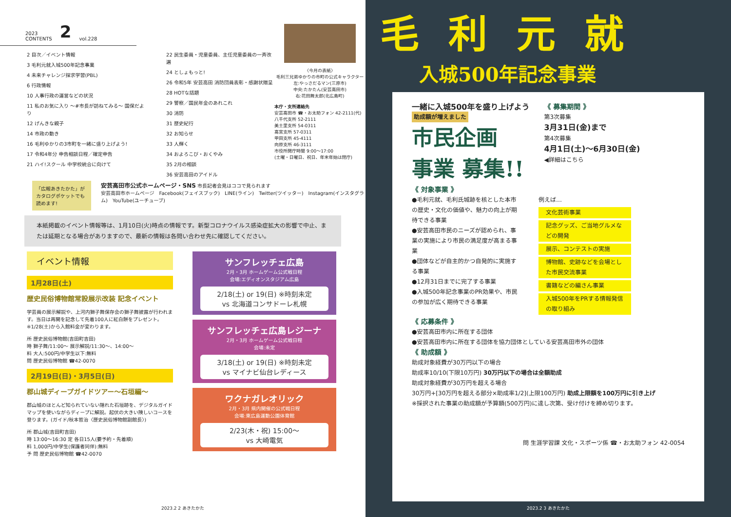2023
CONTENTS 2 vol.228
2 目次／イベント情報
3 毛利元就入城500年記念事業
4 未来チャレンジ探求学習(PBL)
6 行政情報
10 人事行政の運営などの状況
11 私のお気に入り ～#市長が訪ねてみる～ 国保だより
12 げんきな親子
14 市政の動き
16 毛利ゆかりの3市町を一緒に盛り上げよう!
17 令和4年分 申告相談日程／確定申告
21 ハイ!スクール 中学校統合に向けて
22 民生委員・児童委員、主任児童委員の一斉改選
24 としょもっと!
26 令和5年 安芸高田 消防団員表彰・感謝状贈呈
28 HOTな話題
29 警察／国民年金のあれこれ
30 消防
31 歴史紀行
32 お知らせ
33 人輝く
34 およろこび・おくやみ
35 2月の相談
36 安芸高田のアイドル
〈今月の表紙〉
毛利三兄弟ゆかりの市町の公式キャラクター
左:やっさだるマン(三原市)
中央:たかたん(安芸高田市)
右:花田舞太郎(北広島町)
本庁・支所連絡先
安芸高田市 ☎・お太助フォン 42-2111(代)
八千代支所 52-2111
美土里支所 54-0311
高宮支所 57-0311
甲田支所 45-4111
向原支所 46-3111
市役所開庁時間 9:00～17:00
(土曜・日曜日、祝日、年末年始は閉庁)
「広報あきたかた」が カタログポケットでも読めます!
安芸高田市公式ホームページ・SNS 市長記者会見はココで見られます
安芸高田市ホームページ　Facebook(フェイスブック)　LINE(ライン)　Twitter(ツイッター)　Instagram(インスタグラム)　YouTube(ユーチューブ)
本紙掲載のイベント情報等は、1月10日(火)時点の情報です。新型コロナウイルス感染症拡大の影響で中止、または延期となる場合がありますので、最新の情報は各問い合わせ先に確認してください。
イベント情報
1月28日(土)
歴史民俗博物館常設展示改装 記念イベント
学芸員の展示解説や、上河内獅子舞保存会の獅子舞披露が行われます。当日は再開を記念して先着100人に紅白餅をプレゼント。※1/28(土)から入館料金が変わります。
所 歴史民俗博物館(吉田町吉田)
時 獅子舞/11:00～ 展示解説/11:30～、14:00～
料 大人:500円/中学生以下:無料
問 歴史民俗博物館 ☎42-0070
2月19日(日)・3月5日(日)
郡山城ディープガイドツアー～石垣編～
郡山城のほとんど知られていない隠れた石垣跡を、デジタルガイドマップを使いながらディープに解説。起伏の大きい険しいコースを登ります。(ガイド/秋本哲治〈歴史民俗博物館副館長〉)
所 郡山城(吉田町吉田)
時 13:00～16:30 定 各日15人(要予約・先着順)
料 1,000円/中学生(保護者同伴):無料
予 問 歴史民俗博物館 ☎42-0070
サンフレッチェ広島
2月・3月 ホームゲーム公式戦日程
会場:エディオンスタジアム広島
2/18(土) or 19(日) ※時刻未定
vs 北海道コンサドーレ札幌
サンフレッチェ広島レジーナ
2月・3月 ホームゲーム公式戦日程
会場:未定
3/18(土) or 19(日) ※時刻未定
vs マイナビ仙台レディース
ワクナガレオリック
2月・3月 県内開催の公式戦日程
会場:東広島運動公園体育館
2/23(木・祝) 15:00～
vs 大崎電気
2023.2 2 あきたかた
毛利元就
入城500年記念事業
一緒に入城500年を盛り上げよう
助成額が増えました
市民企画
事業 募集!!
《 募集期間 》
第3次募集
3月31日(金)まで
第4次募集
4月1日(土)～6月30日(金)
◀詳細はこちら
《 対象事業 》
●毛利元就、毛利氏城跡を核とした本市の歴史・文化の価値や、魅力の向上が期待できる事業
●安芸高田市民のニーズが認められ、事業の実施により市民の満足度が高まる事業
●団体などが自主的かつ自発的に実施する事業
●12月31日までに完了する事業
●入城500年記念事業のPR効果や、市民の参加が広く期待できる事業
例えば…
文化芸術事業
記念グッズ、ご当地グルメなどの開発
展示、コンテストの実施
博物館、史跡などを会場とした市民交流事業
書籍などの編さん事業
入城500年をPRする情報発信の取り組み
《 応募条件 》
●安芸高田市内に所在する団体
●安芸高田市内に所在する団体を協力団体としている安芸高田市外の団体
《 助成額 》
助成対象経費が30万円以下の場合
助成率10/10(下限10万円) 30万円以下の場合は全額助成
助成対象経費が30万円を超える場合
30万円+[30万円を超える部分×助成率1/2](上限100万円) 助成上限額を100万円に引き上げ
※採択された事業の助成額が予算額(500万円)に達し次第、受け付けを締め切ります。
問 生涯学習課 文化・スポーツ係 ☎・お太助フォン 42-0054
2023.2 3 あきたかた